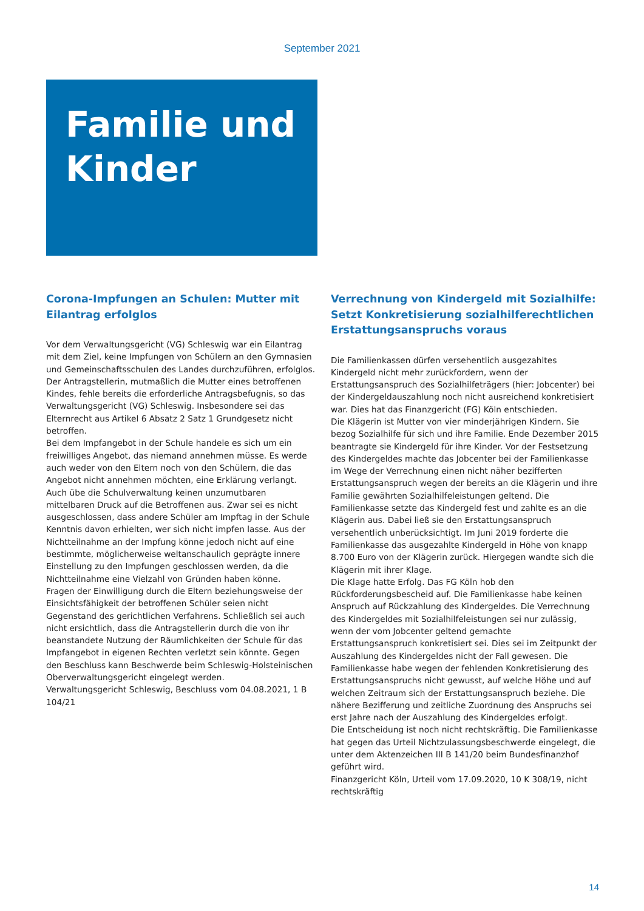September 2021
Familie und
Kinder
Corona-Impfungen an Schulen: Mutter mit Eilantrag erfolglos
Vor dem Verwaltungsgericht (VG) Schleswig war ein Eilantrag mit dem Ziel, keine Impfungen von Schülern an den Gymnasien und Gemeinschaftsschulen des Landes durchzuführen, erfolglos. Der Antragstellerin, mutmaßlich die Mutter eines betroffenen Kindes, fehle bereits die erforderliche Antragsbefugnis, so das Verwaltungsgericht (VG) Schleswig. Insbesondere sei das Elternrecht aus Artikel 6 Absatz 2 Satz 1 Grundgesetz nicht betroffen.
Bei dem Impfangebot in der Schule handele es sich um ein freiwilliges Angebot, das niemand annehmen müsse. Es werde auch weder von den Eltern noch von den Schülern, die das Angebot nicht annehmen möchten, eine Erklärung verlangt. Auch übe die Schulverwaltung keinen unzumutbaren mittelbaren Druck auf die Betroffenen aus. Zwar sei es nicht ausgeschlossen, dass andere Schüler am Impftag in der Schule Kenntnis davon erhielten, wer sich nicht impfen lasse. Aus der Nichtteilnahme an der Impfung könne jedoch nicht auf eine bestimmte, möglicherweise weltanschaulich geprägte innere Einstellung zu den Impfungen geschlossen werden, da die Nichtteilnahme eine Vielzahl von Gründen haben könne.
Fragen der Einwilligung durch die Eltern beziehungsweise der Einsichtsfähigkeit der betroffenen Schüler seien nicht Gegenstand des gerichtlichen Verfahrens. Schließlich sei auch nicht ersichtlich, dass die Antragstellerin durch die von ihr beanstandete Nutzung der Räumlichkeiten der Schule für das Impfangebot in eigenen Rechten verletzt sein könnte. Gegen den Beschluss kann Beschwerde beim Schleswig-Holsteinischen Oberverwaltungsgericht eingelegt werden.
Verwaltungsgericht Schleswig, Beschluss vom 04.08.2021, 1 B 104/21
Verrechnung von Kindergeld mit Sozialhilfe: Setzt Konkretisierung sozialhilferechtlichen Erstattungsanspruchs voraus
Die Familienkassen dürfen versehentlich ausgezahltes Kindergeld nicht mehr zurückfordern, wenn der Erstattungsanspruch des Sozialhilfeträgers (hier: Jobcenter) bei der Kindergeldauszahlung noch nicht ausreichend konkretisiert war. Dies hat das Finanzgericht (FG) Köln entschieden.
Die Klägerin ist Mutter von vier minderjährigen Kindern. Sie bezog Sozialhilfe für sich und ihre Familie. Ende Dezember 2015 beantragte sie Kindergeld für ihre Kinder. Vor der Festsetzung des Kindergeldes machte das Jobcenter bei der Familienkasse im Wege der Verrechnung einen nicht näher bezifferten Erstattungsanspruch wegen der bereits an die Klägerin und ihre Familie gewährten Sozialhilfeleistungen geltend. Die Familienkasse setzte das Kindergeld fest und zahlte es an die Klägerin aus. Dabei ließ sie den Erstattungsanspruch versehentlich unberücksichtigt. Im Juni 2019 forderte die Familienkasse das ausgezahlte Kindergeld in Höhe von knapp 8.700 Euro von der Klägerin zurück. Hiergegen wandte sich die Klägerin mit ihrer Klage.
Die Klage hatte Erfolg. Das FG Köln hob den Rückforderungsbescheid auf. Die Familienkasse habe keinen Anspruch auf Rückzahlung des Kindergeldes. Die Verrechnung des Kindergeldes mit Sozialhilfeleistungen sei nur zulässig, wenn der vom Jobcenter geltend gemachte Erstattungsanspruch konkretisiert sei. Dies sei im Zeitpunkt der Auszahlung des Kindergeldes nicht der Fall gewesen. Die Familienkasse habe wegen der fehlenden Konkretisierung des Erstattungsanspruchs nicht gewusst, auf welche Höhe und auf welchen Zeitraum sich der Erstattungsanspruch beziehe. Die nähere Bezifferung und zeitliche Zuordnung des Anspruchs sei erst Jahre nach der Auszahlung des Kindergeldes erfolgt.
Die Entscheidung ist noch nicht rechtskräftig. Die Familienkasse hat gegen das Urteil Nichtzulassungsbeschwerde eingelegt, die unter dem Aktenzeichen III B 141/20 beim Bundesfinanzhof geführt wird.
Finanzgericht Köln, Urteil vom 17.09.2020, 10 K 308/19, nicht rechtskräftig
14